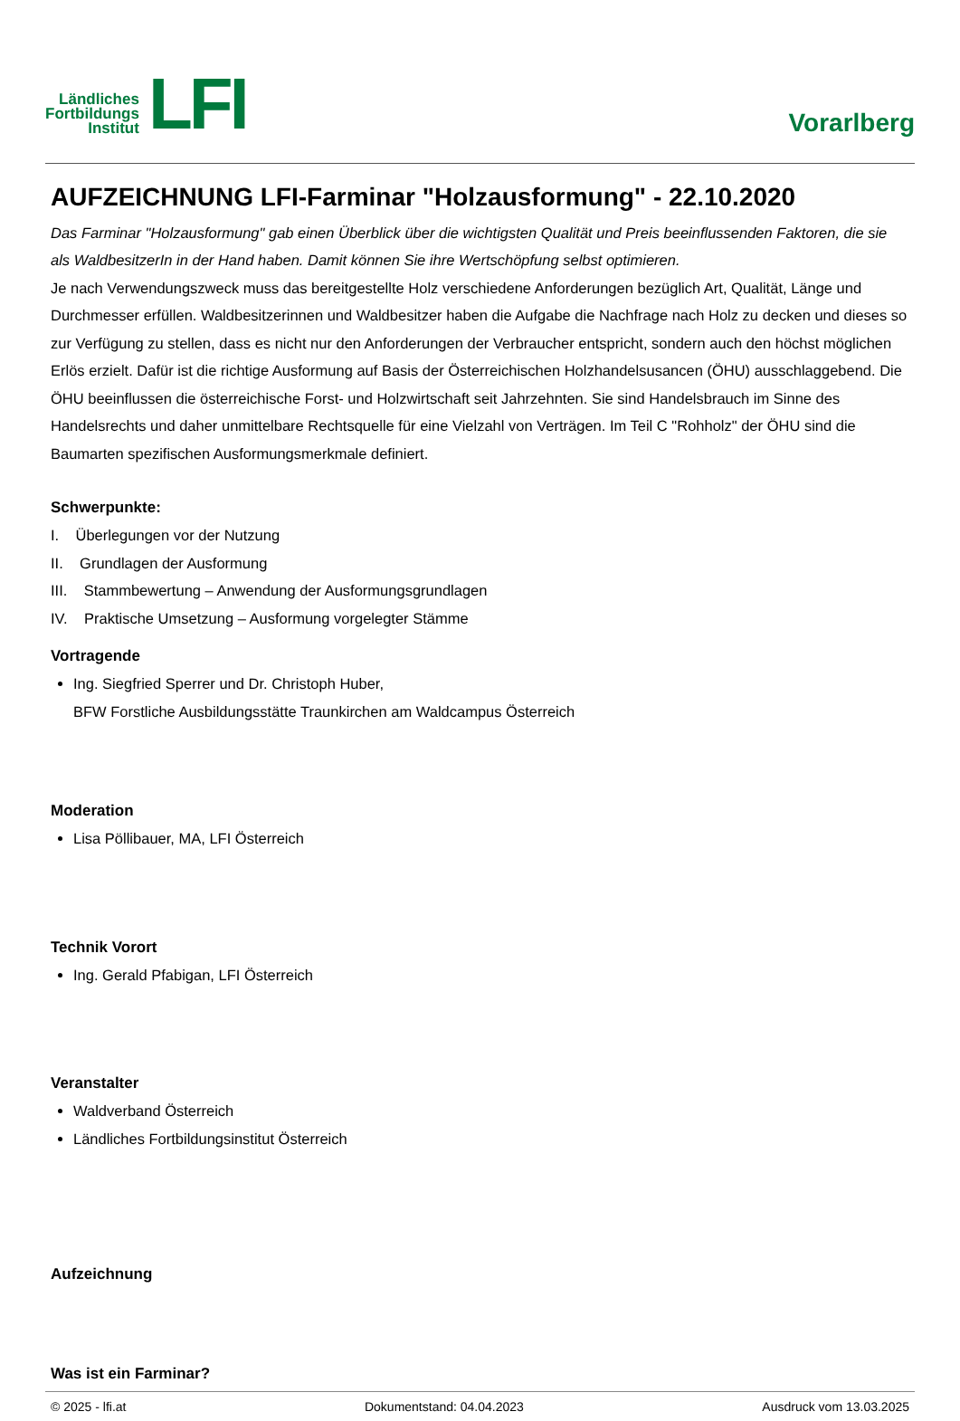Ländliches
Fortbildungs
Institut
LFI
Vorarlberg
AUFZEICHNUNG LFI-Farminar "Holzausformung" - 22.10.2020
Das Farminar "Holzausformung" gab einen Überblick über die wichtigsten Qualität und Preis beeinflussenden Faktoren, die sie als WaldbesitzerIn in der Hand haben. Damit können Sie ihre Wertschöpfung selbst optimieren.
Je nach Verwendungszweck muss das bereitgestellte Holz verschiedene Anforderungen bezüglich Art, Qualität, Länge und Durchmesser erfüllen. Waldbesitzerinnen und Waldbesitzer haben die Aufgabe die Nachfrage nach Holz zu decken und dieses so zur Verfügung zu stellen, dass es nicht nur den Anforderungen der Verbraucher entspricht, sondern auch den höchst möglichen Erlös erzielt. Dafür ist die richtige Ausformung auf Basis der Österreichischen Holzhandelsusancen (ÖHU) ausschlaggebend. Die ÖHU beeinflussen die österreichische Forst- und Holzwirtschaft seit Jahrzehnten. Sie sind Handelsbrauch im Sinne des Handelsrechts und daher unmittelbare Rechtsquelle für eine Vielzahl von Verträgen. Im Teil C "Rohholz" der ÖHU sind die Baumarten spezifischen Ausformungsmerkmale definiert.
Schwerpunkte:
I. Überlegungen vor der Nutzung
II. Grundlagen der Ausformung
III. Stammbewertung – Anwendung der Ausformungsgrundlagen
IV. Praktische Umsetzung – Ausformung vorgelegter Stämme
Vortragende
Ing. Siegfried Sperrer und Dr. Christoph Huber,
BFW Forstliche Ausbildungsstätte Traunkirchen am Waldcampus Österreich
Moderation
Lisa Pöllibauer, MA, LFI Österreich
Technik Vorort
Ing. Gerald Pfabigan, LFI Österreich
Veranstalter
Waldverband Österreich
Ländliches Fortbildungsinstitut Österreich
Aufzeichnung
Was ist ein Farminar?
© 2025 - lfi.at Dokumentstand: 04.04.2023 Ausdruck vom 13.03.2025